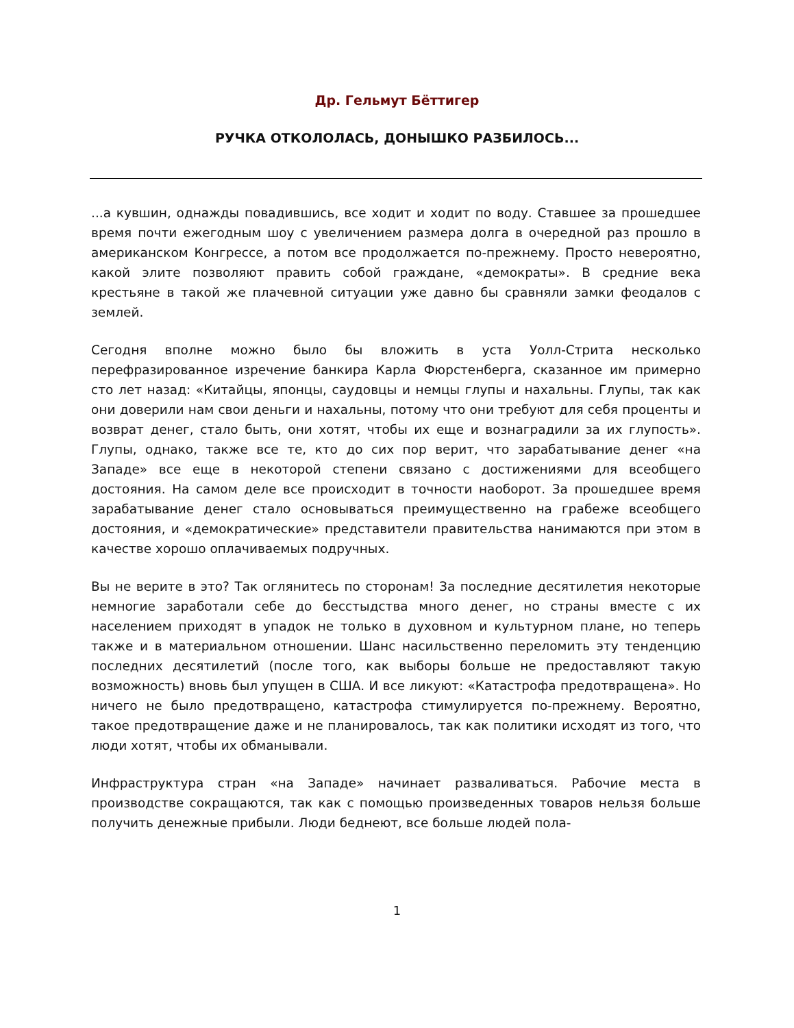Др. Гельмут Бёттигер
РУЧКА ОТКОЛОЛАСЬ, ДОНЫШКО РАЗБИЛОСЬ...
...а кувшин, однажды повадившись, все ходит и ходит по воду. Ставшее за прошедшее время почти ежегодным шоу с увеличением размера долга в очередной раз прошло в американском Конгрессе, а потом все продолжается по-прежнему. Просто невероятно, какой элите позволяют править собой граждане, «демократы». В средние века крестьяне в такой же плачевной ситуации уже давно бы сравняли замки феодалов с землей.
Сегодня вполне можно было бы вложить в уста Уолл-Стрита несколько перефразированное изречение банкира Карла Фюрстенберга, сказанное им примерно сто лет назад: «Китайцы, японцы, саудовцы и немцы глупы и нахальны. Глупы, так как они доверили нам свои деньги и нахальны, потому что они требуют для себя проценты и возврат денег, стало быть, они хотят, чтобы их еще и вознаградили за их глупость». Глупы, однако, также все те, кто до сих пор верит, что зарабатывание денег «на Западе» все еще в некоторой степени связано с достижениями для всеобщего достояния. На самом деле все происходит в точности наоборот. За прошедшее время зарабатывание денег стало основываться преимущественно на грабеже всеобщего достояния, и «демократические» представители правительства нанимаются при этом в качестве хорошо оплачиваемых подручных.
Вы не верите в это? Так оглянитесь по сторонам! За последние десятилетия некоторые немногие заработали себе до бесстыдства много денег, но страны вместе с их населением приходят в упадок не только в духовном и культурном плане, но теперь также и в материальном отношении. Шанс насильственно переломить эту тенденцию последних десятилетий (после того, как выборы больше не предоставляют такую возможность) вновь был упущен в США. И все ликуют: «Катастрофа предотвращена». Но ничего не было предотвращено, катастрофа стимулируется по-прежнему. Вероятно, такое предотвращение даже и не планировалось, так как политики исходят из того, что люди хотят, чтобы их обманывали.
Инфраструктура стран «на Западе» начинает разваливаться. Рабочие места в производстве сокращаются, так как с помощью произведенных товаров нельзя больше получить денежные прибыли. Люди беднеют, все больше людей пола-
1